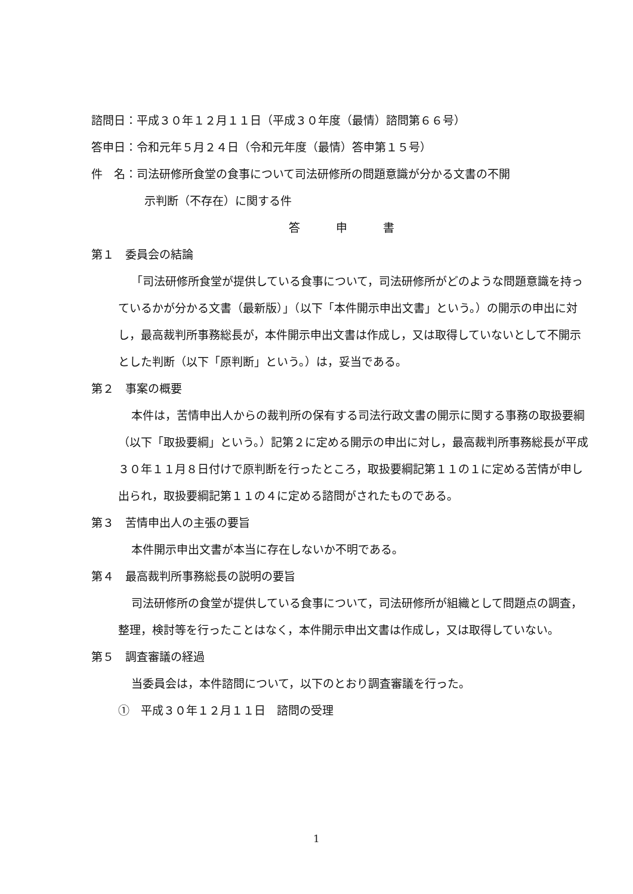諮問日：平成３０年１２月１１日（平成３０年度（最情）諮問第６６号）
答申日：令和元年５月２４日（令和元年度（最情）答申第１５号）
件　名：司法研修所食堂の食事について司法研修所の問題意識が分かる文書の不開
示判断（不存在）に関する件
答申書
第１　委員会の結論
「司法研修所食堂が提供している食事について，司法研修所がどのような問題意識を持っているかが分かる文書（最新版）」（以下「本件開示申出文書」という。）の開示の申出に対し，最高裁判所事務総長が，本件開示申出文書は作成し，又は取得していないとして不開示とした判断（以下「原判断」という。）は，妥当である。
第２　事案の概要
本件は，苦情申出人からの裁判所の保有する司法行政文書の開示に関する事務の取扱要綱（以下「取扱要綱」という。）記第２に定める開示の申出に対し，最高裁判所事務総長が平成３０年１１月８日付けで原判断を行ったところ，取扱要綱記第１１の１に定める苦情が申し出られ，取扱要綱記第１１の４に定める諮問がされたものである。
第３　苦情申出人の主張の要旨
本件開示申出文書が本当に存在しないか不明である。
第４　最高裁判所事務総長の説明の要旨
司法研修所の食堂が提供している食事について，司法研修所が組織として問題点の調査，整理，検討等を行ったことはなく，本件開示申出文書は作成し，又は取得していない。
第５　調査審議の経過
当委員会は，本件諮問について，以下のとおり調査審議を行った。
①　平成３０年１２月１１日　諮問の受理
1